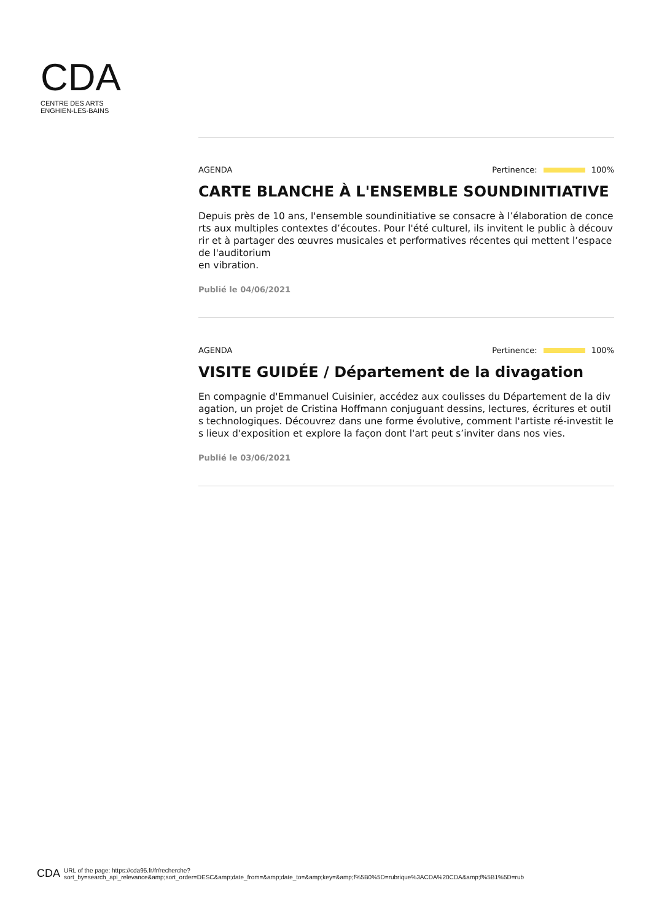CDA
CENTRE DES ARTS
ENGHIEN-LES-BAINS
AGENDA Pertinence: 100%
CARTE BLANCHE À L'ENSEMBLE SOUNDINITIATIVE
Depuis près de 10 ans, l'ensemble soundinitiative se consacre à l’élaboration de concerts aux multiples contextes d’écoutes. Pour l'été culturel, ils invitent le public à découvrir et à partager des œuvres musicales et performatives récentes qui mettent l’espace de l'auditorium
en vibration.
Publié le 04/06/2021
AGENDA Pertinence: 100%
VISITE GUIDÉE / Département de la divagation
En compagnie d'Emmanuel Cuisinier, accédez aux coulisses du Département de la divagation, un projet de Cristina Hoffmann conjuguant dessins, lectures, écritures et outils technologiques. Découvrez dans une forme évolutive, comment l'artiste ré-investit les lieux d'exposition et explore la façon dont l'art peut s’inviter dans nos vies.
Publié le 03/06/2021
CDA
URL of the page: https://cda95.fr/fr/recherche?
sort_by=search_api_relevance&amp;sort_order=DESC&amp;date_from=&amp;date_to=&amp;key=&amp;f%5B0%5D=rubrique%3ACDA%20CDA&amp;f%5B1%5D=rub